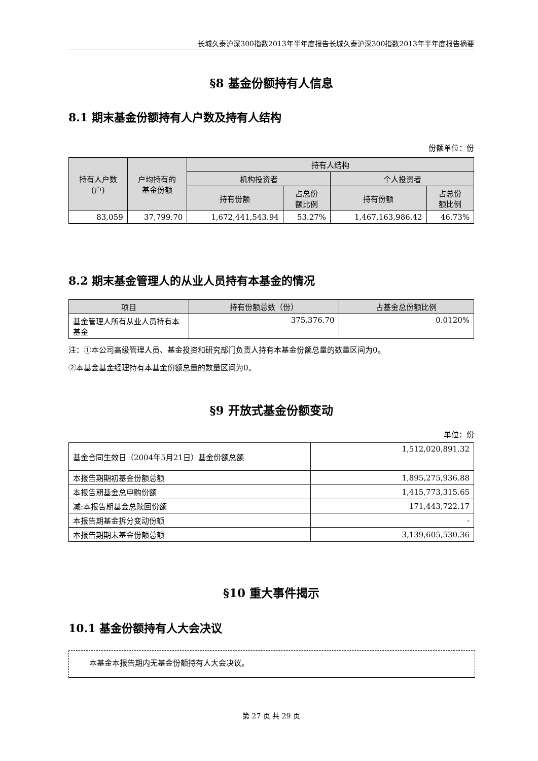长城久泰沪深300指数2013年半年度报告长城久泰沪深300指数2013年半年度报告摘要
§8 基金份额持有人信息
8.1 期末基金份额持有人户数及持有人结构
份额单位：份
| 持有人户数 (户) | 户均持有的 基金份额 | 持有人结构 | | | |
| --- | --- | --- | --- | --- | --- |
| | | 机构投资者 | | 个人投资者 | |
| | | 持有份额 | 占总份 额比例 | 持有份额 | 占总份 额比例 |
| 83,059 | 37,799.70 | 1,672,441,543.94 | 53.27% | 1,467,163,986.42 | 46.73% |
8.2 期末基金管理人的从业人员持有本基金的情况
| 项目 | 持有份额总数（份） | 占基金总份额比例 |
| --- | --- | --- |
| 基金管理人所有从业人员持有本基金 | 375,376.70 | 0.0120% |
注：①本公司高级管理人员、基金投资和研究部门负责人持有本基金份额总量的数量区间为0。
②本基金基金经理持有本基金份额总量的数量区间为0。
§9 开放式基金份额变动
单位：份
| 基金合同生效日（2004年5月21日）基金份额总额 | 1,512,020,891.32 |
| 本报告期期初基金份额总额 | 1,895,275,936.88 |
| 本报告期基金总申购份额 | 1,415,773,315.65 |
| 减:本报告期基金总赎回份额 | 171,443,722.17 |
| 本报告期基金拆分变动份额 | - |
| 本报告期期末基金份额总额 | 3,139,605,530.36 |
§10 重大事件揭示
10.1 基金份额持有人大会决议
本基金本报告期内无基金份额持有人大会决议。
第 27 页 共 29 页